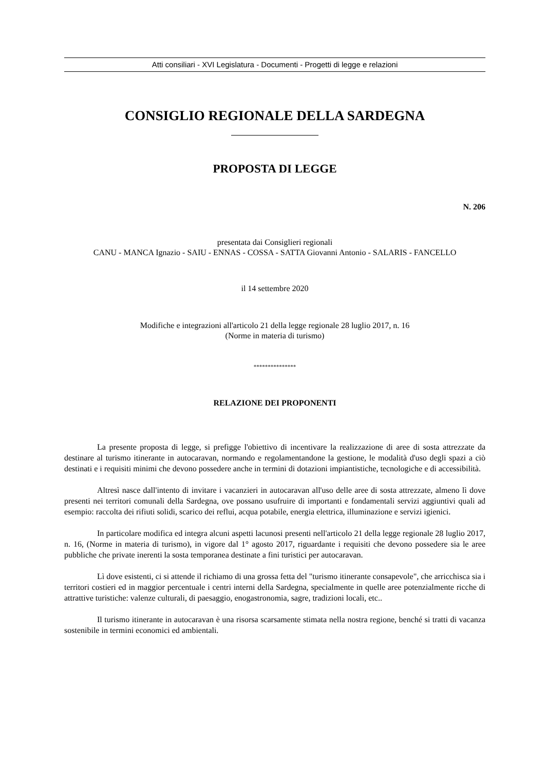Atti consiliari - XVI Legislatura - Documenti - Progetti di legge e relazioni
CONSIGLIO REGIONALE DELLA SARDEGNA
PROPOSTA DI LEGGE
N. 206
presentata dai Consiglieri regionali
CANU - MANCA Ignazio - SAIU - ENNAS - COSSA - SATTA Giovanni Antonio - SALARIS - FANCELLO
il 14 settembre 2020
Modifiche e integrazioni all'articolo 21 della legge regionale 28 luglio 2017, n. 16
(Norme in materia di turismo)
***************
RELAZIONE DEI PROPONENTI
La presente proposta di legge, si prefigge l'obiettivo di incentivare la realizzazione di aree di sosta attrezzate da destinare al turismo itinerante in autocaravan, normando e regolamentandone la gestione, le modalità d'uso degli spazi a ciò destinati e i requisiti minimi che devono possedere anche in termini di dotazioni impiantistiche, tecnologiche e di accessibilità.
Altresì nasce dall'intento di invitare i vacanzieri in autocaravan all'uso delle aree di sosta attrezzate, almeno lì dove presenti nei territori comunali della Sardegna, ove possano usufruire di importanti e fondamentali servizi aggiuntivi quali ad esempio: raccolta dei rifiuti solidi, scarico dei reflui, acqua potabile, energia elettrica, illuminazione e servizi igienici.
In particolare modifica ed integra alcuni aspetti lacunosi presenti nell'articolo 21 della legge regionale 28 luglio 2017, n. 16, (Norme in materia di turismo), in vigore dal 1° agosto 2017, riguardante i requisiti che devono possedere sia le aree pubbliche che private inerenti la sosta temporanea destinate a fini turistici per autocaravan.
Lì dove esistenti, ci si attende il richiamo di una grossa fetta del "turismo itinerante consapevole", che arricchisca sia i territori costieri ed in maggior percentuale i centri interni della Sardegna, specialmente in quelle aree potenzialmente ricche di attrattive turistiche: valenze culturali, di paesaggio, enogastronomia, sagre, tradizioni locali, etc..
Il turismo itinerante in autocaravan è una risorsa scarsamente stimata nella nostra regione, benché si tratti di vacanza sostenibile in termini economici ed ambientali.